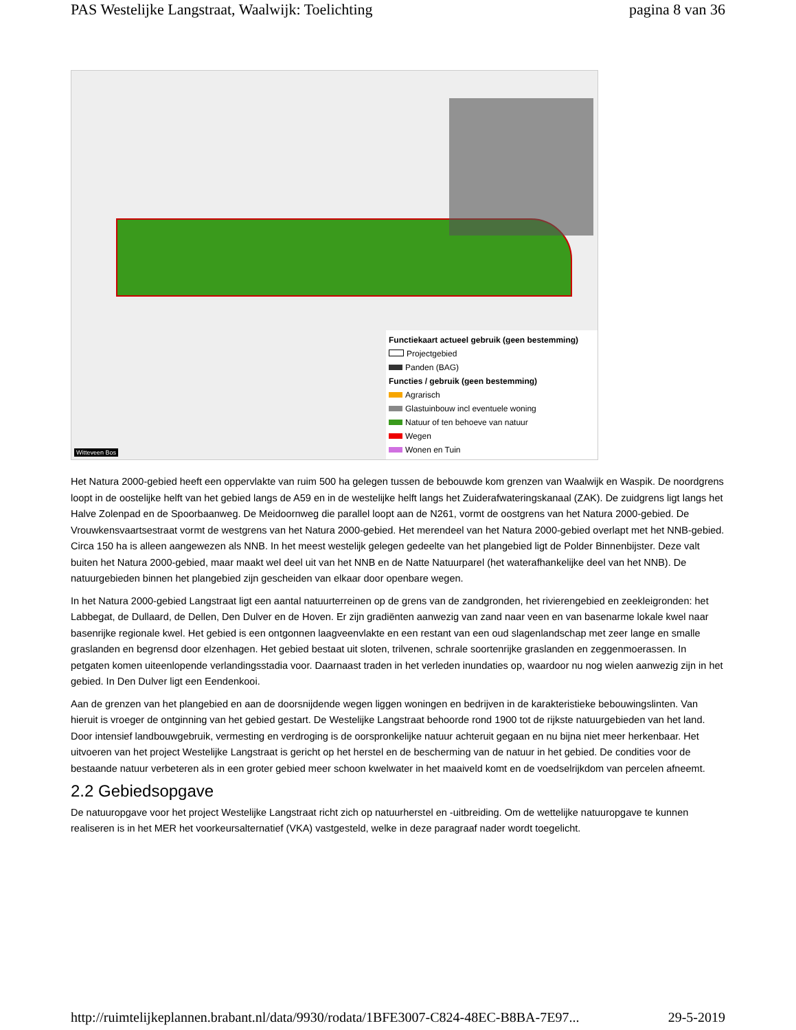PAS Westelijke Langstraat, Waalwijk: Toelichting pagina 8 van 36
Functiekaart actueel gebruik (geen bestemming)
Projectgebied
Panden (BAG)
Functies / gebruik (geen bestemming)
Agrarisch
Glastuinbouw incl eventuele woning
Natuur of ten behoeve van natuur
Wegen
Wonen en Tuin
Witteveen Bos
Het Natura 2000-gebied heeft een oppervlakte van ruim 500 ha gelegen tussen de bebouwde kom grenzen van Waalwijk en Waspik. De noordgrens loopt in de oostelijke helft van het gebied langs de A59 en in de westelijke helft langs het Zuiderafwateringskanaal (ZAK). De zuidgrens ligt langs het Halve Zolenpad en de Spoorbaanweg. De Meidoornweg die parallel loopt aan de N261, vormt de oostgrens van het Natura 2000-gebied. De Vrouwkensvaartsestraat vormt de westgrens van het Natura 2000-gebied. Het merendeel van het Natura 2000-gebied overlapt met het NNB-gebied. Circa 150 ha is alleen aangewezen als NNB. In het meest westelijk gelegen gedeelte van het plangebied ligt de Polder Binnenbijster. Deze valt buiten het Natura 2000-gebied, maar maakt wel deel uit van het NNB en de Natte Natuurparel (het waterafhankelijke deel van het NNB). De natuurgebieden binnen het plangebied zijn gescheiden van elkaar door openbare wegen.
In het Natura 2000-gebied Langstraat ligt een aantal natuurterreinen op de grens van de zandgronden, het rivierengebied en zeekleigronden: het Labbegat, de Dullaard, de Dellen, Den Dulver en de Hoven. Er zijn gradiënten aanwezig van zand naar veen en van basenarme lokale kwel naar basenrijke regionale kwel. Het gebied is een ontgonnen laagveenvlakte en een restant van een oud slagenlandschap met zeer lange en smalle graslanden en begrensd door elzenhagen. Het gebied bestaat uit sloten, trilvenen, schrale soortenrijke graslanden en zeggenmoerassen. In petgaten komen uiteenlopende verlandingsstadia voor. Daarnaast traden in het verleden inundaties op, waardoor nu nog wielen aanwezig zijn in het gebied. In Den Dulver ligt een Eendenkooi.
Aan de grenzen van het plangebied en aan de doorsnijdende wegen liggen woningen en bedrijven in de karakteristieke bebouwingslinten. Van hieruit is vroeger de ontginning van het gebied gestart. De Westelijke Langstraat behoorde rond 1900 tot de rijkste natuurgebieden van het land. Door intensief landbouwgebruik, vermesting en verdroging is de oorspronkelijke natuur achteruit gegaan en nu bijna niet meer herkenbaar. Het uitvoeren van het project Westelijke Langstraat is gericht op het herstel en de bescherming van de natuur in het gebied. De condities voor de bestaande natuur verbeteren als in een groter gebied meer schoon kwelwater in het maaiveld komt en de voedselrijkdom van percelen afneemt.
2.2 Gebiedsopgave
De natuuropgave voor het project Westelijke Langstraat richt zich op natuurherstel en -uitbreiding. Om de wettelijke natuuropgave te kunnen realiseren is in het MER het voorkeursalternatief (VKA) vastgesteld, welke in deze paragraaf nader wordt toegelicht.
http://ruimtelijkeplannen.brabant.nl/data/9930/rodata/1BFE3007-C824-48EC-B8BA-7E97... 29-5-2019